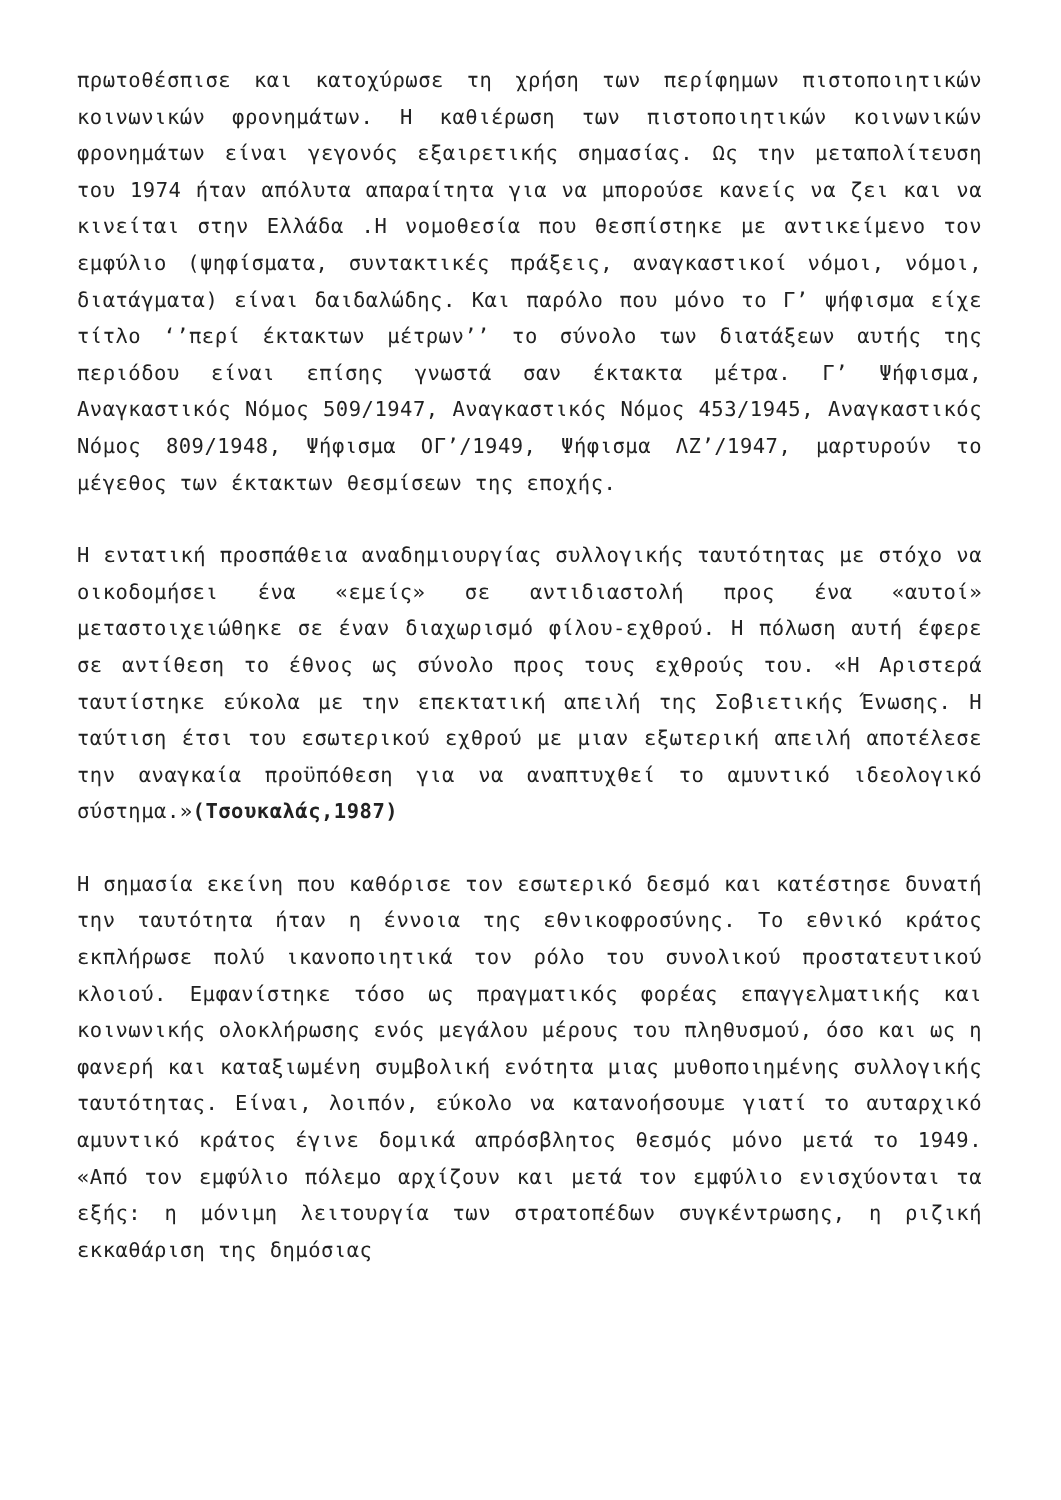πρωτοθέσπισε και κατοχύρωσε τη χρήση των περίφημων πιστοποιητικών κοινωνικών φρονημάτων. Η καθιέρωση των πιστοποιητικών κοινωνικών φρονημάτων είναι γεγονός εξαιρετικής σημασίας. Ως την μεταπολίτευση του 1974 ήταν απόλυτα απαραίτητα για να μπορούσε κανείς να ζει και να κινείται στην Ελλάδα .Η νομοθεσία που θεσπίστηκε με αντικείμενο τον εμφύλιο (ψηφίσματα, συντακτικές πράξεις, αναγκαστικοί νόμοι, νόμοι, διατάγματα) είναι δαιδαλώδης. Και παρόλο που μόνο το Γ’ ψήφισμα είχε τίτλο ‘’περί έκτακτων μέτρων’’ το σύνολο των διατάξεων αυτής της περιόδου είναι επίσης γνωστά σαν έκτακτα μέτρα. Γ’ Ψήφισμα, Αναγκαστικός Νόμος 509/1947, Αναγκαστικός Νόμος 453/1945, Αναγκαστικός Νόμος 809/1948, Ψήφισμα ΟΓ’/1949, Ψήφισμα ΛΖ’/1947, μαρτυρούν το μέγεθος των έκτακτων θεσμίσεων της εποχής.
Η εντατική προσπάθεια αναδημιουργίας συλλογικής ταυτότητας με στόχο να οικοδομήσει ένα «εμείς» σε αντιδιαστολή προς ένα «αυτοί» μεταστοιχειώθηκε σε έναν διαχωρισμό φίλου-εχθρού. Η πόλωση αυτή έφερε σε αντίθεση το έθνος ως σύνολο προς τους εχθρούς του. «Η Αριστερά ταυτίστηκε εύκολα με την επεκτατική απειλή της Σοβιετικής Ένωσης. Η ταύτιση έτσι του εσωτερικού εχθρού με μιαν εξωτερική απειλή αποτέλεσε την αναγκαία προϋπόθεση για να αναπτυχθεί το αμυντικό ιδεολογικό σύστημα.»(Τσουκαλάς,1987)
Η σημασία εκείνη που καθόρισε τον εσωτερικό δεσμό και κατέστησε δυνατή την ταυτότητα ήταν η έννοια της εθνικοφροσύνης. Το εθνικό κράτος εκπλήρωσε πολύ ικανοποιητικά τον ρόλο του συνολικού προστατευτικού κλοιού. Εμφανίστηκε τόσο ως πραγματικός φορέας επαγγελματικής και κοινωνικής ολοκλήρωσης ενός μεγάλου μέρους του πληθυσμού, όσο και ως η φανερή και καταξιωμένη συμβολική ενότητα μιας μυθοποιημένης συλλογικής ταυτότητας. Είναι, λοιπόν, εύκολο να κατανοήσουμε γιατί το αυταρχικό αμυντικό κράτος έγινε δομικά απρόσβλητος θεσμός μόνο μετά το 1949. «Από τον εμφύλιο πόλεμο αρχίζουν και μετά τον εμφύλιο ενισχύονται τα εξής: η μόνιμη λειτουργία των στρατοπέδων συγκέντρωσης, η ριζική εκκαθάριση της δημόσιας